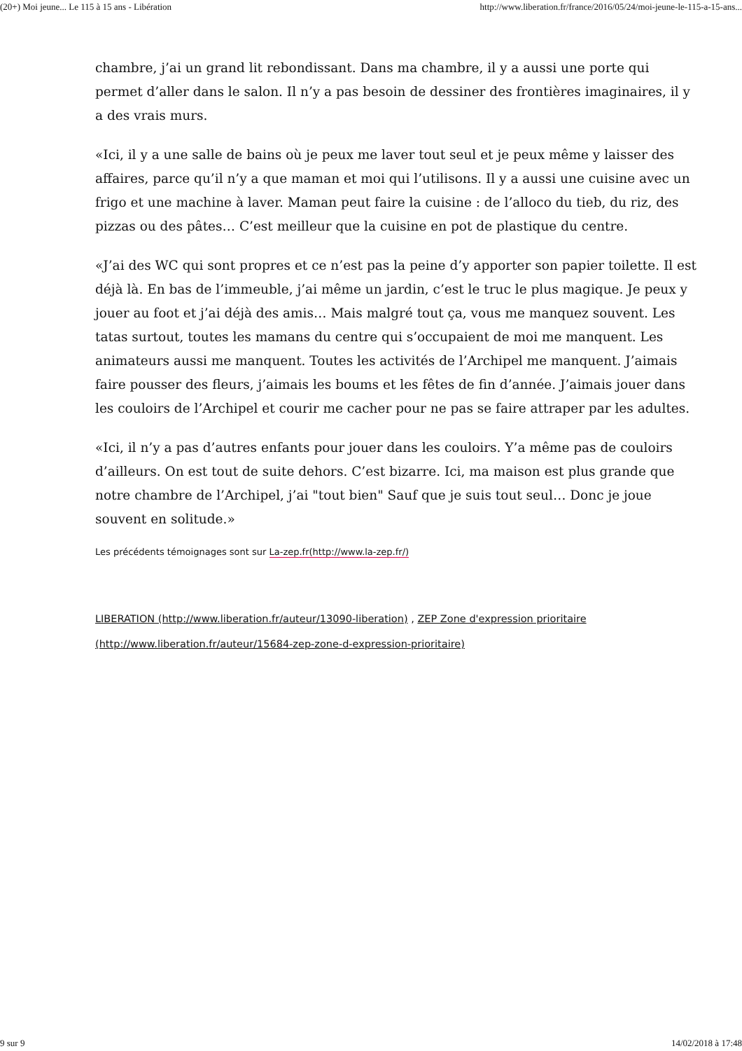(20+) Moi jeune... Le 115 à 15 ans - Libération http://www.liberation.fr/france/2016/05/24/moi-jeune-le-115-a-15-ans...
chambre, j’ai un grand lit rebondissant. Dans ma chambre, il y a aussi une porte qui permet d’aller dans le salon. Il n’y a pas besoin de dessiner des frontières imaginaires, il y a des vrais murs.
«Ici, il y a une salle de bains où je peux me laver tout seul et je peux même y laisser des affaires, parce qu’il n’y a que maman et moi qui l’utilisons. Il y a aussi une cuisine avec un frigo et une machine à laver. Maman peut faire la cuisine : de l’alloco du tieb, du riz, des pizzas ou des pâtes… C’est meilleur que la cuisine en pot de plastique du centre.
«J’ai des WC qui sont propres et ce n’est pas la peine d’y apporter son papier toilette. Il est déjà là. En bas de l’immeuble, j’ai même un jardin, c’est le truc le plus magique. Je peux y jouer au foot et j’ai déjà des amis… Mais malgré tout ça, vous me manquez souvent. Les tatas surtout, toutes les mamans du centre qui s’occupaient de moi me manquent. Les animateurs aussi me manquent. Toutes les activités de l’Archipel me manquent. J’aimais faire pousser des fleurs, j’aimais les boums et les fêtes de fin d’année. J’aimais jouer dans les couloirs de l’Archipel et courir me cacher pour ne pas se faire attraper par les adultes.
«Ici, il n’y a pas d’autres enfants pour jouer dans les couloirs. Y’a même pas de couloirs d’ailleurs. On est tout de suite dehors. C’est bizarre. Ici, ma maison est plus grande que notre chambre de l’Archipel, j’ai "tout bien" Sauf que je suis tout seul… Donc je joue souvent en solitude.»
Les précédents témoignages sont sur La-zep.fr(http://www.la-zep.fr/)
LIBERATION (http://www.liberation.fr/auteur/13090-liberation) , ZEP Zone d'expression prioritaire (http://www.liberation.fr/auteur/15684-zep-zone-d-expression-prioritaire)
9 sur 9 14/02/2018 à 17:48